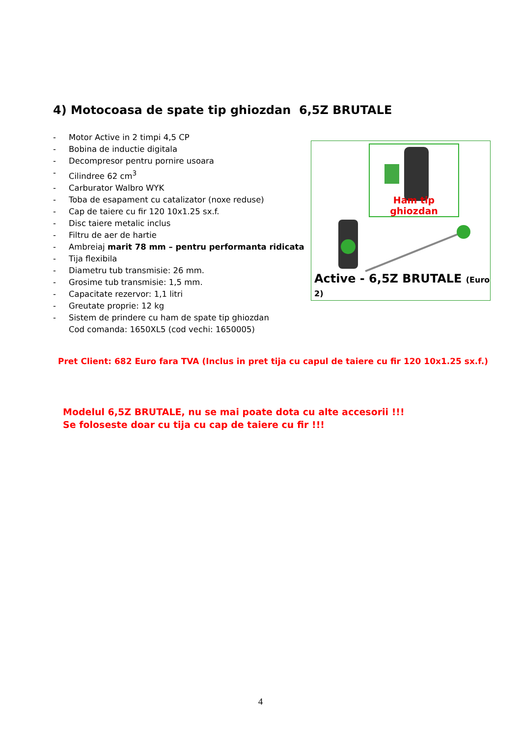4) Motocoasa de spate tip ghiozdan 6,5Z BRUTALE
- Motor Active in 2 timpi 4,5 CP
- Bobina de inductie digitala
- Decompresor pentru pornire usoara
- Cilindree 62 cm<sup>3</sup>
- Carburator Walbro WYK
- Toba de esapament cu catalizator (noxe reduse)
- Cap de taiere cu fir 120 10x1.25 sx.f.
- Disc taiere metalic inclus
- Filtru de aer de hartie
- Ambreiaj marit 78 mm – pentru performanta ridicata
- Tija flexibila
- Diametru tub transmisie: 26 mm.
- Grosime tub transmisie: 1,5 mm.
- Capacitate rezervor: 1,1 litri
- Greutate proprie: 12 kg
- Sistem de prindere cu ham de spate tip ghiozdan
Cod comanda: 1650XL5 (cod vechi: 1650005)
Ham tip ghiozdan
Active - 6,5Z BRUTALE (Euro 2)
Pret Client: 682 Euro fara TVA (Inclus in pret tija cu capul de taiere cu fir 120 10x1.25 sx.f.)
Modelul 6,5Z BRUTALE, nu se mai poate dota cu alte accesorii !!!
Se foloseste doar cu tija cu cap de taiere cu fir !!!
4